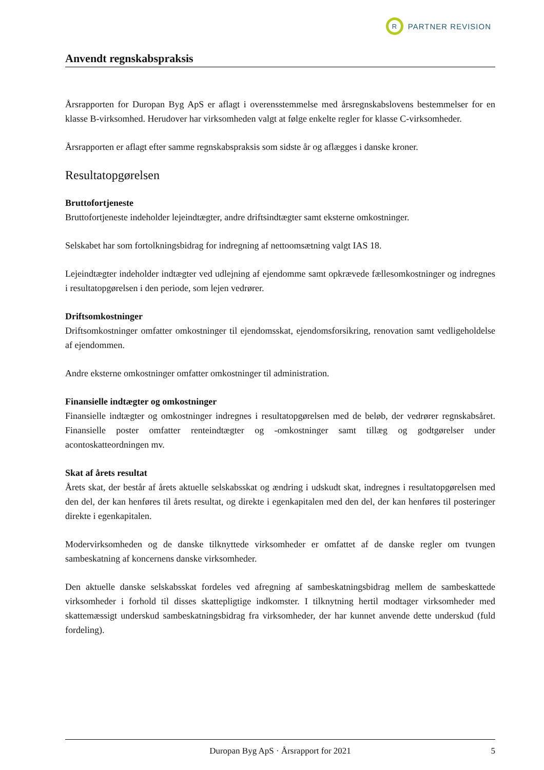R
PARTNER REVISION
Anvendt regnskabspraksis
Årsrapporten for Duropan Byg ApS er aflagt i overensstemmelse med årsregnskabslovens bestemmelser for en klasse B-virksomhed. Herudover har virksomheden valgt at følge enkelte regler for klasse C-virksomheder.
Årsrapporten er aflagt efter samme regnskabspraksis som sidste år og aflægges i danske kroner.
Resultatopgørelsen
Bruttofortjeneste
Bruttofortjeneste indeholder lejeindtægter, andre driftsindtægter samt eksterne omkostninger.
Selskabet har som fortolkningsbidrag for indregning af nettoomsætning valgt IAS 18.
Lejeindtægter indeholder indtægter ved udlejning af ejendomme samt opkrævede fællesomkostninger og indregnes i resultatopgørelsen i den periode, som lejen vedrører.
Driftsomkostninger
Driftsomkostninger omfatter omkostninger til ejendomsskat, ejendomsforsikring, renovation samt vedligeholdelse af ejendommen.
Andre eksterne omkostninger omfatter omkostninger til administration.
Finansielle indtægter og omkostninger
Finansielle indtægter og omkostninger indregnes i resultatopgørelsen med de beløb, der vedrører regnskabsåret. Finansielle poster omfatter renteindtægter og -omkostninger samt tillæg og godtgørelser under acontoskatteordningen mv.
Skat af årets resultat
Årets skat, der består af årets aktuelle selskabsskat og ændring i udskudt skat, indregnes i resultatopgørelsen med den del, der kan henføres til årets resultat, og direkte i egenkapitalen med den del, der kan henføres til posteringer direkte i egenkapitalen.
Modervirksomheden og de danske tilknyttede virksomheder er omfattet af de danske regler om tvungen sambeskatning af koncernens danske virksomheder.
Den aktuelle danske selskabsskat fordeles ved afregning af sambeskatningsbidrag mellem de sambeskattede virksomheder i forhold til disses skattepligtige indkomster. I tilknytning hertil modtager virksomheder med skattemæssigt underskud sambeskatningsbidrag fra virksomheder, der har kunnet anvende dette underskud (fuld fordeling).
Duropan Byg ApS · Årsrapport for 2021 5